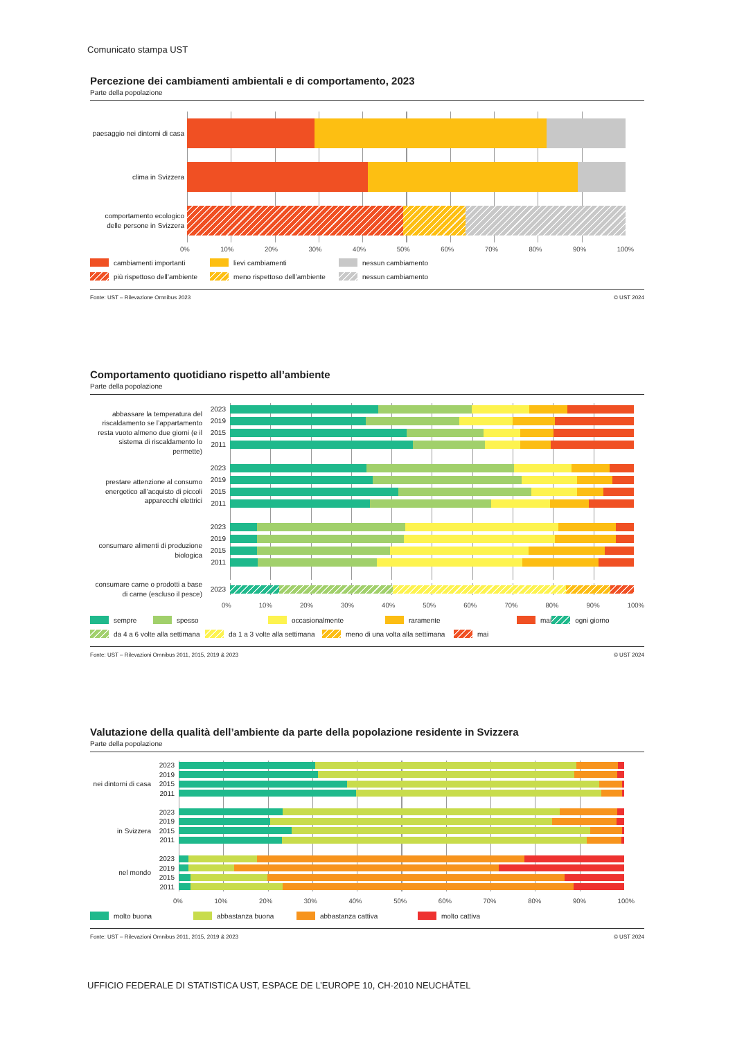Comunicato stampa UST
Percezione dei cambiamenti ambientali e di comportamento, 2023
Parte della popolazione
paesaggio nei dintorni di casa
clima in Svizzera
comportamento ecologico
delle persone in Svizzera
0% 10% 20% 30% 40% 50% 60% 70% 80% 90% 100%
cambiamenti importanti lievi cambiamenti nessun cambiamento più rispettoso dell’ambiente meno rispettoso dell’ambiente nessun cambiamento
Fonte: UST – Rilevazione Omnibus 2023 © UST 2024
Comportamento quotidiano rispetto all’ambiente
Parte della popolazione
abbassare la temperatura del riscaldamento se l’appartamento resta vuoto almeno due giorni (e il sistema di riscaldamento lo permette)
2023
2019
2015
2011
prestare attenzione al consumo energetico all’acquisto di piccoli apparecchi elettrici
2023
2019
2015
2011
consumare alimenti di produzione biologica
2023
2019
2015
2011
consumare carne o prodotti a base di carne (escluso il pesce)
2023
0% 10% 20% 30% 40% 50% 60% 70% 80% 90% 100%
sempre spesso occasionalmente raramente mai ogni giorno da 4 a 6 volte alla settimana da 1 a 3 volte alla settimana meno di una volta alla settimana mai
Fonte: UST – Rilevazioni Omnibus 2011, 2015, 2019 & 2023 © UST 2024
Valutazione della qualità dell’ambiente da parte della popolazione residente in Svizzera
Parte della popolazione
nei dintorni di casa
2023
2019
2015
2011
in Svizzera
2023
2019
2015
2011
nel mondo
2023
2019
2015
2011
0% 10% 20% 30% 40% 50% 60% 70% 80% 90% 100%
molto buona abbastanza buona abbastanza cattiva molto cattiva
Fonte: UST – Rilevazioni Omnibus 2011, 2015, 2019 & 2023 © UST 2024
UFFICIO FEDERALE DI STATISTICA UST, ESPACE DE L’EUROPE 10, CH-2010 NEUCHÂTEL